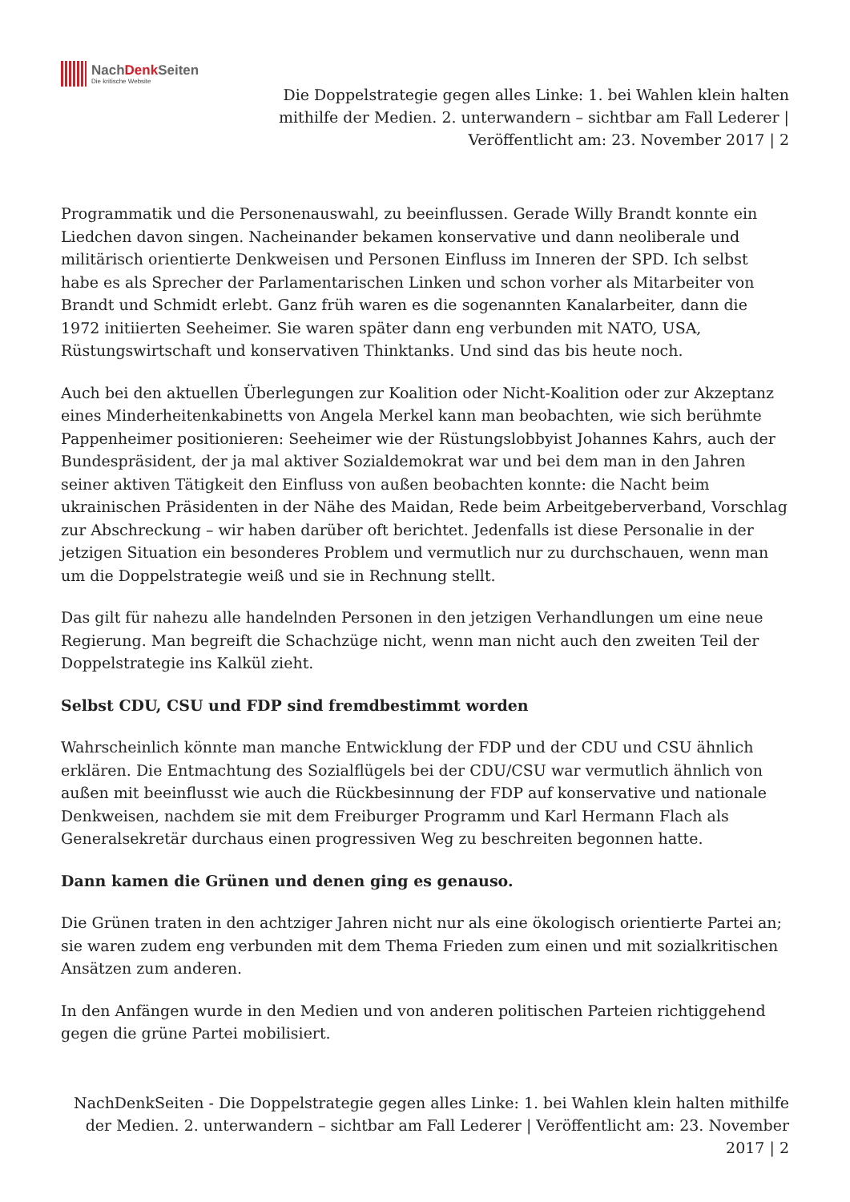NachDenk Seiten
Die kritische Website
Die Doppelstrategie gegen alles Linke: 1. bei Wahlen klein halten mithilfe der Medien. 2. unterwandern – sichtbar am Fall Lederer | Veröffentlicht am: 23. November 2017 | 2
Programmatik und die Personenauswahl, zu beeinflussen. Gerade Willy Brandt konnte ein Liedchen davon singen. Nacheinander bekamen konservative und dann neoliberale und militärisch orientierte Denkweisen und Personen Einfluss im Inneren der SPD. Ich selbst habe es als Sprecher der Parlamentarischen Linken und schon vorher als Mitarbeiter von Brandt und Schmidt erlebt. Ganz früh waren es die sogenannten Kanalarbeiter, dann die 1972 initiierten Seeheimer. Sie waren später dann eng verbunden mit NATO, USA, Rüstungswirtschaft und konservativen Thinktanks. Und sind das bis heute noch.
Auch bei den aktuellen Überlegungen zur Koalition oder Nicht-Koalition oder zur Akzeptanz eines Minderheitenkabinetts von Angela Merkel kann man beobachten, wie sich berühmte Pappenheimer positionieren: Seeheimer wie der Rüstungslobbyist Johannes Kahrs, auch der Bundespräsident, der ja mal aktiver Sozialdemokrat war und bei dem man in den Jahren seiner aktiven Tätigkeit den Einfluss von außen beobachten konnte: die Nacht beim ukrainischen Präsidenten in der Nähe des Maidan, Rede beim Arbeitgeberverband, Vorschlag zur Abschreckung – wir haben darüber oft berichtet. Jedenfalls ist diese Personalie in der jetzigen Situation ein besonderes Problem und vermutlich nur zu durchschauen, wenn man um die Doppelstrategie weiß und sie in Rechnung stellt.
Das gilt für nahezu alle handelnden Personen in den jetzigen Verhandlungen um eine neue Regierung. Man begreift die Schachzüge nicht, wenn man nicht auch den zweiten Teil der Doppelstrategie ins Kalkül zieht.
Selbst CDU, CSU und FDP sind fremdbestimmt worden
Wahrscheinlich könnte man manche Entwicklung der FDP und der CDU und CSU ähnlich erklären. Die Entmachtung des Sozialflügels bei der CDU/CSU war vermutlich ähnlich von außen mit beeinflusst wie auch die Rückbesinnung der FDP auf konservative und nationale Denkweisen, nachdem sie mit dem Freiburger Programm und Karl Hermann Flach als Generalsekretär durchaus einen progressiven Weg zu beschreiten begonnen hatte.
Dann kamen die Grünen und denen ging es genauso.
Die Grünen traten in den achtziger Jahren nicht nur als eine ökologisch orientierte Partei an; sie waren zudem eng verbunden mit dem Thema Frieden zum einen und mit sozialkritischen Ansätzen zum anderen.
In den Anfängen wurde in den Medien und von anderen politischen Parteien richtiggehend gegen die grüne Partei mobilisiert.
NachDenkSeiten - Die Doppelstrategie gegen alles Linke: 1. bei Wahlen klein halten mithilfe der Medien. 2. unterwandern – sichtbar am Fall Lederer | Veröffentlicht am: 23. November 2017 | 2